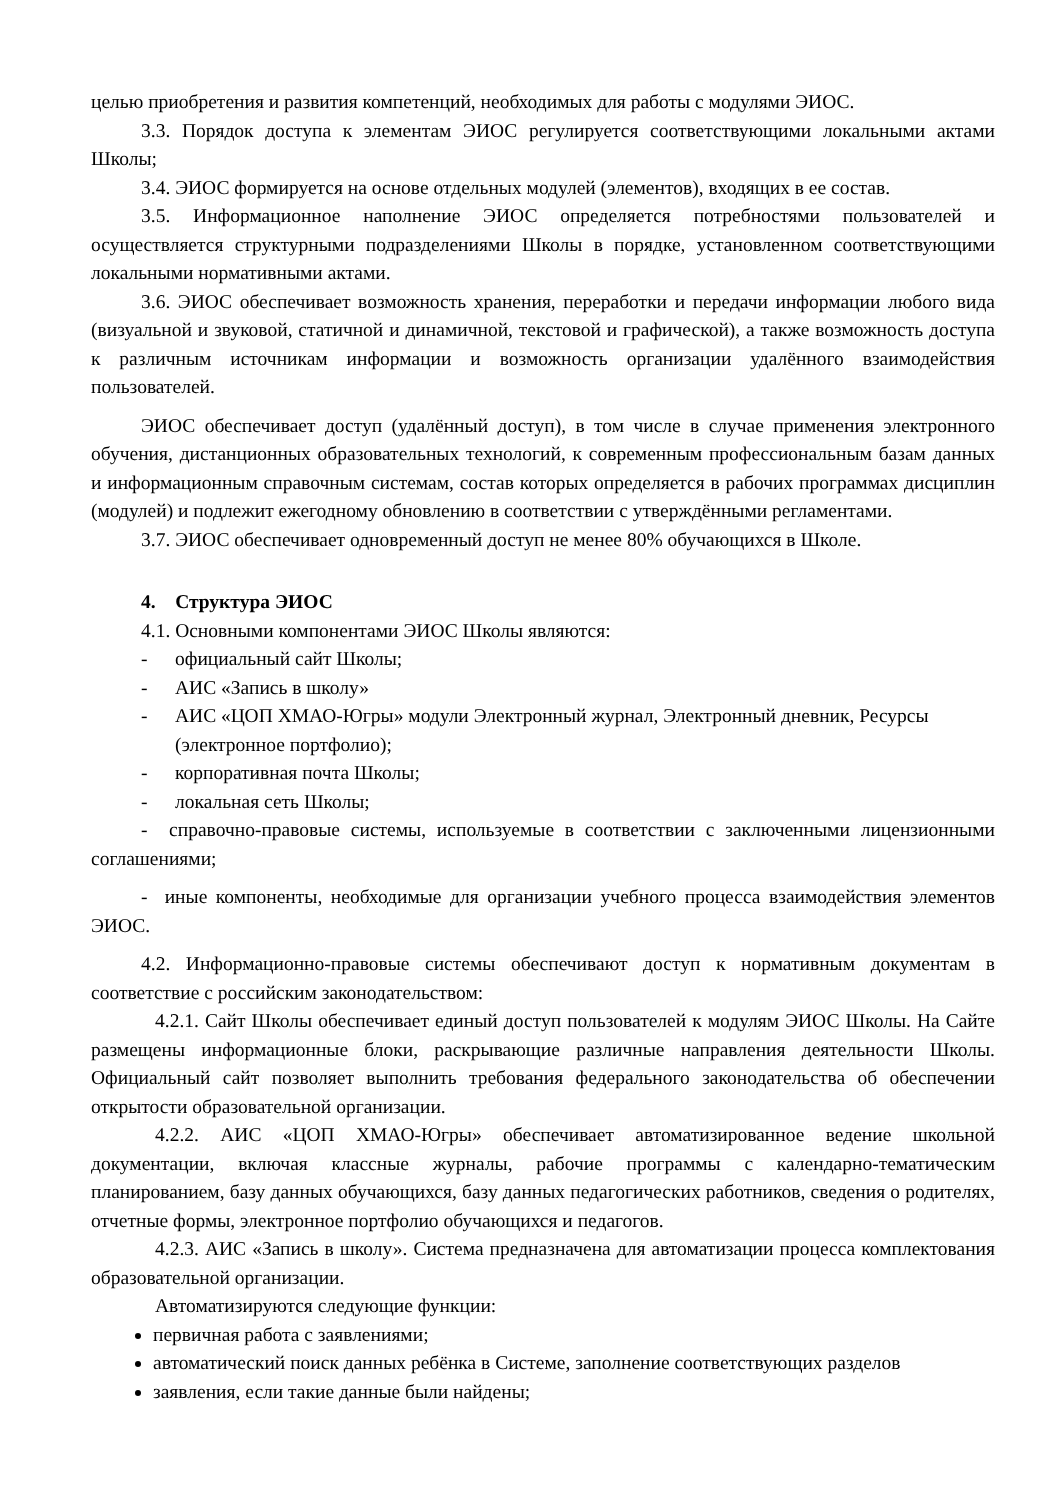целью приобретения и развития компетенций, необходимых для работы с модулями ЭИОС.
3.3. Порядок доступа к элементам ЭИОС регулируется соответствующими локальными актами Школы;
3.4. ЭИОС формируется на основе отдельных модулей (элементов), входящих в ее состав.
3.5. Информационное наполнение ЭИОС определяется потребностями пользователей и осуществляется структурными подразделениями Школы в порядке, установленном соответствующими локальными нормативными актами.
3.6. ЭИОС обеспечивает возможность хранения, переработки и передачи информации любого вида (визуальной и звуковой, статичной и динамичной, текстовой и графической), а также возможность доступа к различным источникам информации и возможность организации удалённого взаимодействия пользователей.
ЭИОС обеспечивает доступ (удалённый доступ), в том числе в случае применения электронного обучения, дистанционных образовательных технологий, к современным профессиональным базам данных и информационным справочным системам, состав которых определяется в рабочих программах дисциплин (модулей) и подлежит ежегодному обновлению в соответствии с утверждёнными регламентами.
3.7. ЭИОС обеспечивает одновременный доступ не менее 80% обучающихся в Школе.
4. Структура ЭИОС
4.1. Основными компонентами ЭИОС Школы являются:
- официальный сайт Школы;
- АИС «Запись в школу»
- АИС «ЦОП ХМАО-Югры» модули Электронный журнал, Электронный дневник, Ресурсы (электронное портфолио);
- корпоративная почта Школы;
- локальная сеть Школы;
- справочно-правовые системы, используемые в соответствии с заключенными лицензионными соглашениями;
- иные компоненты, необходимые для организации учебного процесса взаимодействия элементов ЭИОС.
4.2. Информационно-правовые системы обеспечивают доступ к нормативным документам в соответствие с российским законодательством:
4.2.1. Сайт Школы обеспечивает единый доступ пользователей к модулям ЭИОС Школы. На Сайте размещены информационные блоки, раскрывающие различные направления деятельности Школы. Официальный сайт позволяет выполнить требования федерального законодательства об обеспечении открытости образовательной организации.
4.2.2. АИС «ЦОП ХМАО-Югры» обеспечивает автоматизированное ведение школьной документации, включая классные журналы, рабочие программы с календарно-тематическим планированием, базу данных обучающихся, базу данных педагогических работников, сведения о родителях, отчетные формы, электронное портфолио обучающихся и педагогов.
4.2.3. АИС «Запись в школу». Система предназначена для автоматизации процесса комплектования образовательной организации.
Автоматизируются следующие функции:
первичная работа с заявлениями;
автоматический поиск данных ребёнка в Системе, заполнение соответствующих разделов
заявления, если такие данные были найдены;